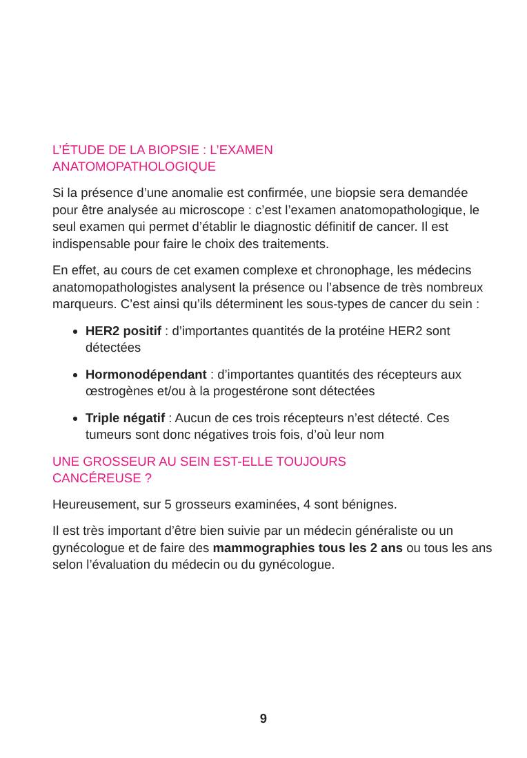L’ÉTUDE DE LA BIOPSIE : L’EXAMEN
ANATOMOPATHOLOGIQUE
Si la présence d’une anomalie est confirmée, une biopsie sera demandée pour être analysée au microscope : c’est l’examen anatomopathologique, le seul examen qui permet d’établir le diagnostic définitif de cancer. Il est indispensable pour faire le choix des traitements.
En effet, au cours de cet examen complexe et chronophage, les médecins anatomopathologistes analysent la présence ou l’absence de très nombreux marqueurs. C’est ainsi qu’ils déterminent les sous-types de cancer du sein :
HER2 positif : d’importantes quantités de la protéine HER2 sont détectées
Hormonodépendant : d’importantes quantités des récepteurs aux œstrogènes et/ou à la progestérone sont détectées
Triple négatif : Aucun de ces trois récepteurs n’est détecté. Ces tumeurs sont donc négatives trois fois, d’où leur nom
UNE GROSSEUR AU SEIN EST-ELLE TOUJOURS
CANCÉREUSE ?
Heureusement, sur 5 grosseurs examinées, 4 sont bénignes.
Il est très important d’être bien suivie par un médecin généraliste ou un gynécologue et de faire des mammographies tous les 2 ans ou tous les ans selon l’évaluation du médecin ou du gynécologue.
9